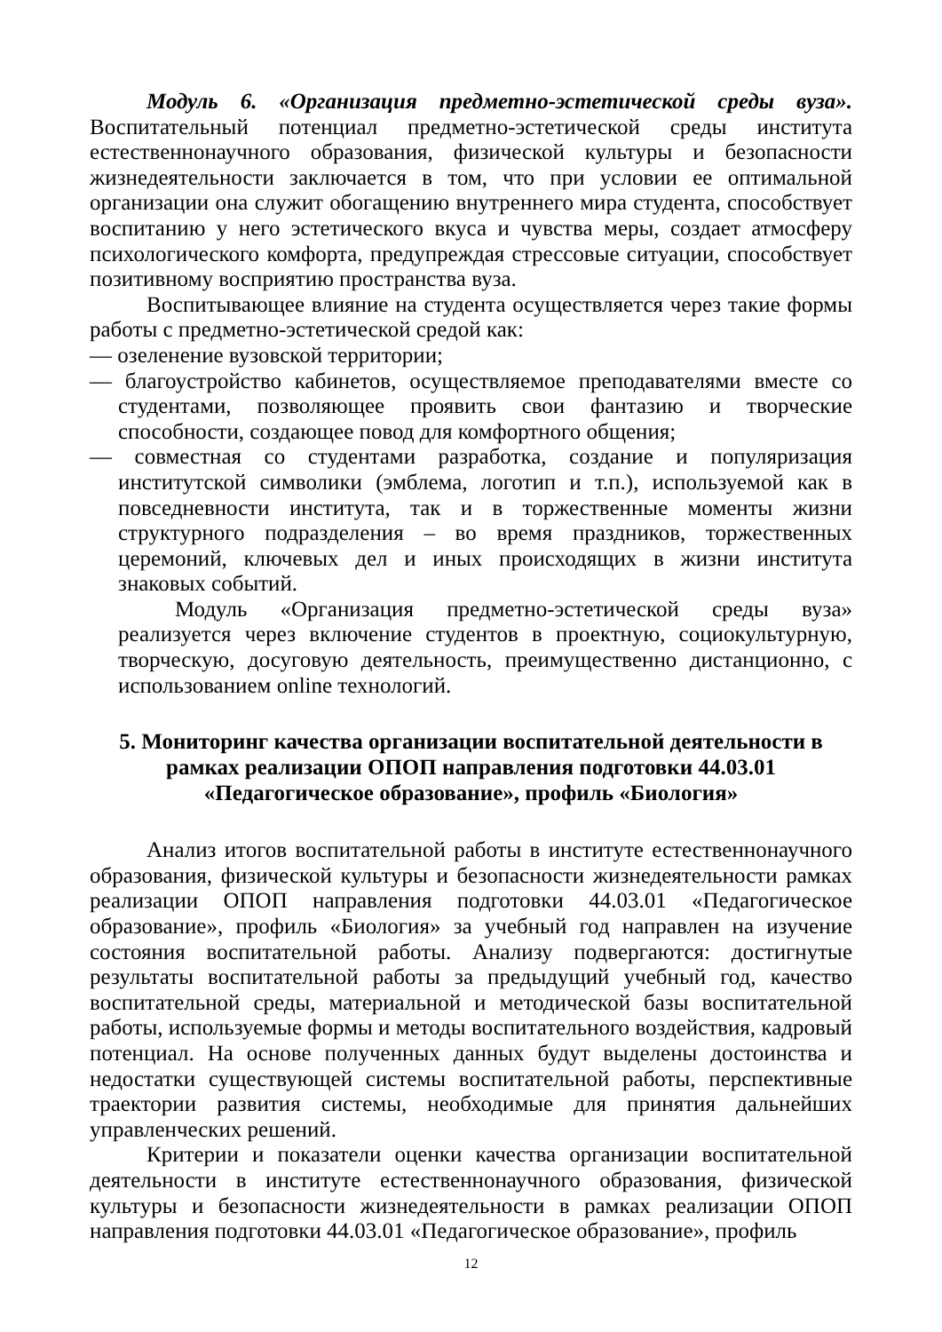Модуль 6. «Организация предметно-эстетической среды вуза». Воспитательный потенциал предметно-эстетической среды института естественнонаучного образования, физической культуры и безопасности жизнедеятельности заключается в том, что при условии ее оптимальной организации она служит обогащению внутреннего мира студента, способствует воспитанию у него эстетического вкуса и чувства меры, создает атмосферу психологического комфорта, предупреждая стрессовые ситуации, способствует позитивному восприятию пространства вуза.
Воспитывающее влияние на студента осуществляется через такие формы работы с предметно-эстетической средой как:
— озеленение вузовской территории;
— благоустройство кабинетов, осуществляемое преподавателями вместе со студентами, позволяющее проявить свои фантазию и творческие способности, создающее повод для комфортного общения;
— совместная со студентами разработка, создание и популяризация институтской символики (эмблема, логотип и т.п.), используемой как в повседневности института, так и в торжественные моменты жизни структурного подразделения – во время праздников, торжественных церемоний, ключевых дел и иных происходящих в жизни института знаковых событий.
Модуль «Организация предметно-эстетической среды вуза» реализуется через включение студентов в проектную, социокультурную, творческую, досуговую деятельность, преимущественно дистанционно, с использованием online технологий.
5. Мониторинг качества организации воспитательной деятельности в рамках реализации ОПОП направления подготовки 44.03.01 «Педагогическое образование», профиль «Биология»
Анализ итогов воспитательной работы в институте естественнонаучного образования, физической культуры и безопасности жизнедеятельности рамках реализации ОПОП направления подготовки 44.03.01 «Педагогическое образование», профиль «Биология» за учебный год направлен на изучение состояния воспитательной работы. Анализу подвергаются: достигнутые результаты воспитательной работы за предыдущий учебный год, качество воспитательной среды, материальной и методической базы воспитательной работы, используемые формы и методы воспитательного воздействия, кадровый потенциал. На основе полученных данных будут выделены достоинства и недостатки существующей системы воспитательной работы, перспективные траектории развития системы, необходимые для принятия дальнейших управленческих решений.
Критерии и показатели оценки качества организации воспитательной деятельности в институте естественнонаучного образования, физической культуры и безопасности жизнедеятельности в рамках реализации ОПОП направления подготовки 44.03.01 «Педагогическое образование», профиль
12